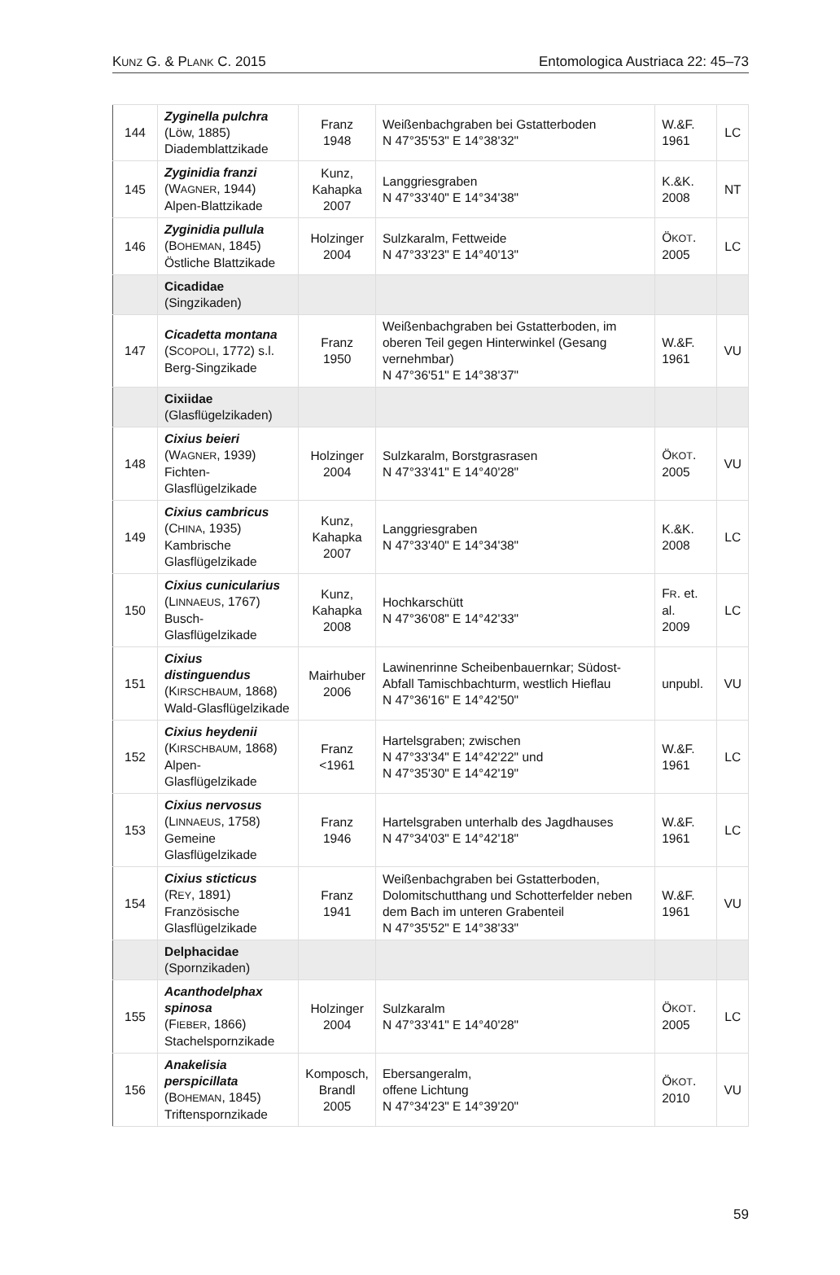KUNZ G. & PLANK C. 2015 Entomologica Austriaca 22: 45–73
| 144 | Zyginella pulchra (Löw, 1885) Diademblattzikade | Franz 1948 | Weißenbachgraben bei Gstatterboden N 47°35'53" E 14°38'32" | W.&F. 1961 | LC |
| 145 | Zyginidia franzi (W AGNER , 1944) Alpen-Blattzikade | Kunz, Kahapka 2007 | Langgriesgraben N 47°33'40" E 14°34'38" | K.&K. 2008 | NT |
| 146 | Zyginidia pullula (B OHEMAN , 1845) Östliche Blattzikade | Holzinger 2004 | Sulzkaralm, Fettweide N 47°33'23" E 14°40'13" | Ö KOT . 2005 | LC |
| | Cicadidae (Singzikaden) | | | | |
| 147 | Cicadetta montana (S COPOLI , 1772) s.l. Berg-Singzikade | Franz 1950 | Weißenbachgraben bei Gstatterboden, im oberen Teil gegen Hinterwinkel (Gesang vernehmbar) N 47°36'51" E 14°38'37" | W.&F. 1961 | VU |
| | Cixiidae (Glasflügelzikaden) | | | | |
| 148 | Cixius beieri (W AGNER , 1939) Fichten-Glasflügelzikade | Holzinger 2004 | Sulzkaralm, Borstgrasrasen N 47°33'41" E 14°40'28" | Ö KOT . 2005 | VU |
| 149 | Cixius cambricus (C HINA , 1935) Kambrische Glasflügelzikade | Kunz, Kahapka 2007 | Langgriesgraben N 47°33'40" E 14°34'38" | K.&K. 2008 | LC |
| 150 | Cixius cunicularius (L INNAEUS , 1767) Busch-Glasflügelzikade | Kunz, Kahapka 2008 | Hochkarschütt N 47°36'08" E 14°42'33" | F R . et. al. 2009 | LC |
| 151 | Cixius distinguendus (K IRSCHBAUM , 1868) Wald-Glasflügelzikade | Mairhuber 2006 | Lawinenrinne Scheibenbauernkar; Südost-Abfall Tamischbachturm, westlich Hieflau N 47°36'16" E 14°42'50" | unpubl. | VU |
| 152 | Cixius heydenii (K IRSCHBAUM , 1868) Alpen-Glasflügelzikade | Franz <1961 | Hartelsgraben; zwischen N 47°33'34" E 14°42'22" und N 47°35'30" E 14°42'19" | W.&F. 1961 | LC |
| 153 | Cixius nervosus (L INNAEUS , 1758) Gemeine Glasflügelzikade | Franz 1946 | Hartelsgraben unterhalb des Jagdhauses N 47°34'03" E 14°42'18" | W.&F. 1961 | LC |
| 154 | Cixius sticticus (R EY , 1891) Französische Glasflügelzikade | Franz 1941 | Weißenbachgraben bei Gstatterboden, Dolomitschutthang und Schotterfelder neben dem Bach im unteren Grabenteil N 47°35'52" E 14°38'33" | W.&F. 1961 | VU |
| | Delphacidae (Spornzikaden) | | | | |
| 155 | Acanthodelphax spinosa (F IEBER , 1866) Stachelspornzikade | Holzinger 2004 | Sulzkaralm N 47°33'41" E 14°40'28" | Ö KOT . 2005 | LC |
| 156 | Anakelisia perspicillata (B OHEMAN , 1845) Triftenspornzikade | Komposch, Brandl 2005 | Ebersangeralm, offene Lichtung N 47°34'23" E 14°39'20" | Ö KOT . 2010 | VU |
59